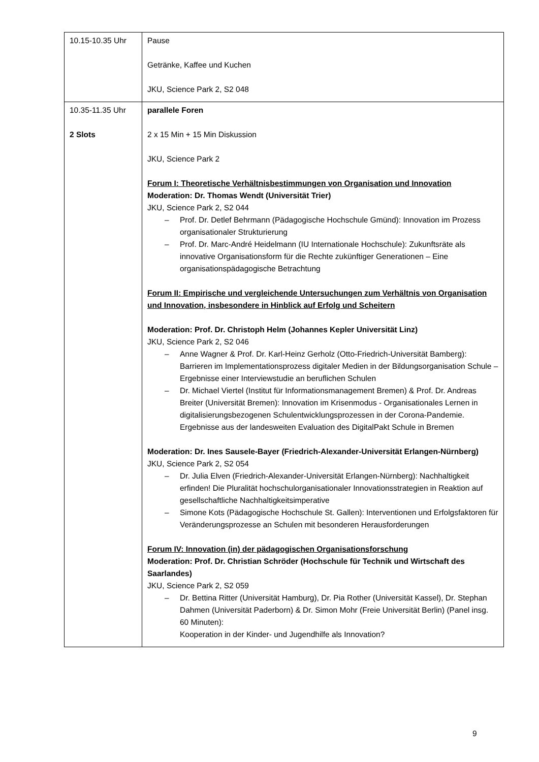| 10.15-10.35 Uhr | Pause Getränke, Kaffee und Kuchen JKU, Science Park 2, S2 048 |
| 10.35-11.35 Uhr 2 Slots | parallele Foren 2 x 15 Min + 15 Min Diskussion JKU, Science Park 2 Forum I: Theoretische Verhältnisbestimmungen von Organisation und Innovation Moderation: Dr. Thomas Wendt (Universität Trier) JKU, Science Park 2, S2 044 – Prof. Dr. Detlef Behrmann (Pädagogische Hochschule Gmünd): Innovation im Prozess organisationaler Strukturierung – Prof. Dr. Marc-André Heidelmann (IU Internationale Hochschule): Zukunftsräte als innovative Organisationsform für die Rechte zukünftiger Generationen – Eine organisationspädagogische Betrachtung Forum II: Empirische und vergleichende Untersuchungen zum Verhältnis von Organisation und Innovation, insbesondere in Hinblick auf Erfolg und Scheitern Moderation: Prof. Dr. Christoph Helm (Johannes Kepler Universität Linz) JKU, Science Park 2, S2 046 – Anne Wagner & Prof. Dr. Karl-Heinz Gerholz (Otto-Friedrich-Universität Bamberg): Barrieren im Implementationsprozess digitaler Medien in der Bildungsorganisation Schule – Ergebnisse einer Interviewstudie an beruflichen Schulen – Dr. Michael Viertel (Institut für Informationsmanagement Bremen) & Prof. Dr. Andreas Breiter (Universität Bremen): Innovation im Krisenmodus - Organisationales Lernen in digitalisierungsbezogenen Schulentwicklungsprozessen in der Corona-Pandemie. Ergebnisse aus der landesweiten Evaluation des DigitalPakt Schule in Bremen Moderation: Dr. Ines Sausele-Bayer (Friedrich-Alexander-Universität Erlangen-Nürnberg) JKU, Science Park 2, S2 054 – Dr. Julia Elven (Friedrich-Alexander-Universität Erlangen-Nürnberg): Nachhaltigkeit erfinden! Die Pluralität hochschulorganisationaler Innovationsstrategien in Reaktion auf gesellschaftliche Nachhaltigkeitsimperative – Simone Kots (Pädagogische Hochschule St. Gallen): Interventionen und Erfolgsfaktoren für Veränderungsprozesse an Schulen mit besonderen Herausforderungen Forum IV: Innovation (in) der pädagogischen Organisationsforschung Moderation: Prof. Dr. Christian Schröder (Hochschule für Technik und Wirtschaft des Saarlandes) JKU, Science Park 2, S2 059 – Dr. Bettina Ritter (Universität Hamburg), Dr. Pia Rother (Universität Kassel), Dr. Stephan Dahmen (Universität Paderborn) & Dr. Simon Mohr (Freie Universität Berlin) (Panel insg. 60 Minuten): Kooperation in der Kinder- und Jugendhilfe als Innovation? |
9